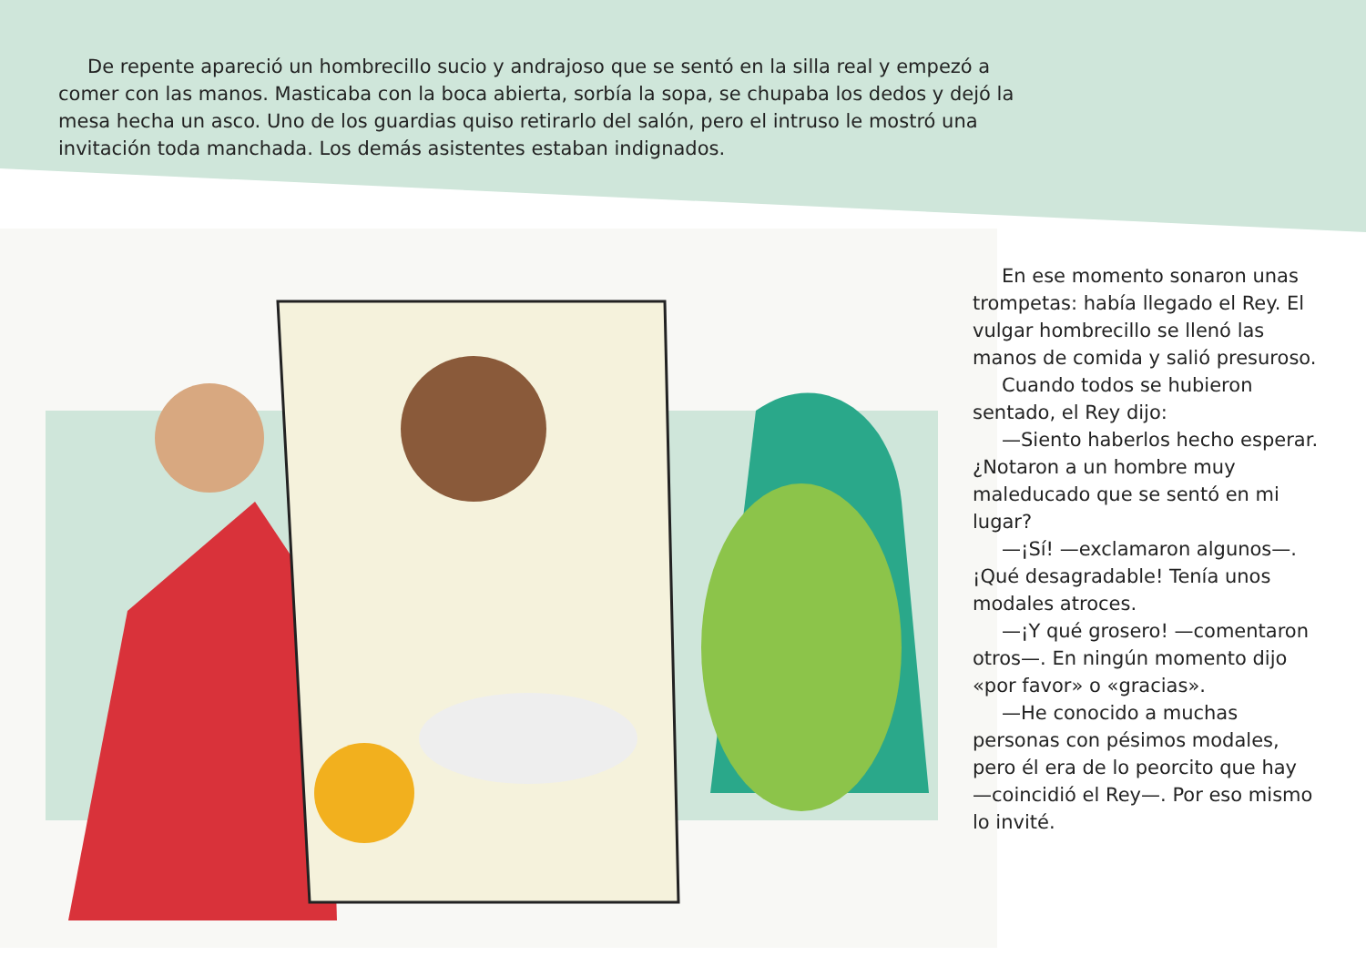De repente apareció un hombrecillo sucio y andrajoso que se sentó en la silla real y empezó a comer con las manos. Masticaba con la boca abierta, sorbía la sopa, se chupaba los dedos y dejó la mesa hecha un asco. Uno de los guardias quiso retirarlo del salón, pero el intruso le mostró una invitación toda manchada. Los demás asistentes estaban indignados.
En ese momento sonaron unas trompetas: había llegado el Rey. El vulgar hombrecillo se llenó las manos de comida y salió presuroso.
Cuando todos se hubieron sentado, el Rey dijo:
—Siento haberlos hecho esperar. ¿Notaron a un hombre muy maleducado que se sentó en mi lugar?
—¡Sí! —exclamaron algunos—. ¡Qué desagradable! Tenía unos modales atroces.
—¡Y qué grosero! —comentaron otros—. En ningún momento dijo «por favor» o «gracias».
—He conocido a muchas personas con pésimos modales, pero él era de lo peorcito que hay —coincidió el Rey—. Por eso mismo lo invité.